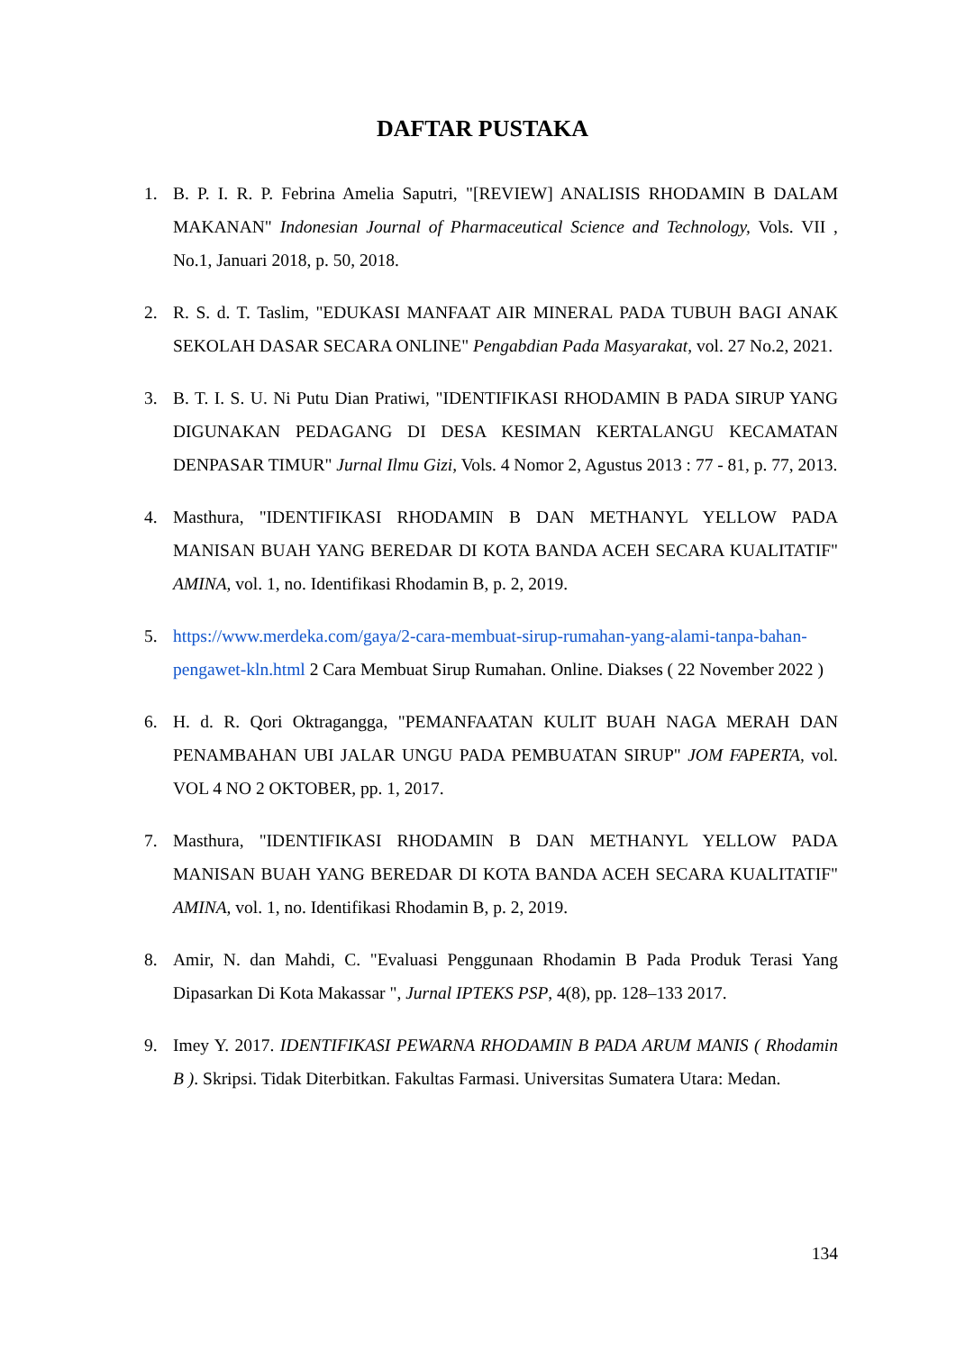DAFTAR PUSTAKA
1. B. P. I. R. P. Febrina Amelia Saputri, "[REVIEW] ANALISIS RHODAMIN B DALAM MAKANAN" Indonesian Journal of Pharmaceutical Science and Technology, Vols. VII , No.1, Januari 2018, p. 50, 2018.
2. R. S. d. T. Taslim, "EDUKASI MANFAAT AIR MINERAL PADA TUBUH BAGI ANAK SEKOLAH DASAR SECARA ONLINE" Pengabdian Pada Masyarakat, vol. 27 No.2, 2021.
3. B. T. I. S. U. Ni Putu Dian Pratiwi, "IDENTIFIKASI RHODAMIN B PADA SIRUP YANG DIGUNAKAN PEDAGANG DI DESA KESIMAN KERTALANGU KECAMATAN DENPASAR TIMUR" Jurnal Ilmu Gizi, Vols. 4 Nomor 2, Agustus 2013 : 77 - 81, p. 77, 2013.
4. Masthura, "IDENTIFIKASI RHODAMIN B DAN METHANYL YELLOW PADA MANISAN BUAH YANG BEREDAR DI KOTA BANDA ACEH SECARA KUALITATIF" AMINA, vol. 1, no. Identifikasi Rhodamin B, p. 2, 2019.
5. https://www.merdeka.com/gaya/2-cara-membuat-sirup-rumahan-yang-alami-tanpa-bahan-pengawet-kln.html 2 Cara Membuat Sirup Rumahan. Online. Diakses ( 22 November 2022 )
6. H. d. R. Qori Oktragangga, "PEMANFAATAN KULIT BUAH NAGA MERAH DAN PENAMBAHAN UBI JALAR UNGU PADA PEMBUATAN SIRUP" JOM FAPERTA, vol. VOL 4 NO 2 OKTOBER, pp. 1, 2017.
7. Masthura, "IDENTIFIKASI RHODAMIN B DAN METHANYL YELLOW PADA MANISAN BUAH YANG BEREDAR DI KOTA BANDA ACEH SECARA KUALITATIF" AMINA, vol. 1, no. Identifikasi Rhodamin B, p. 2, 2019.
8. Amir, N. dan Mahdi, C. "Evaluasi Penggunaan Rhodamin B Pada Produk Terasi Yang Dipasarkan Di Kota Makassar ", Jurnal IPTEKS PSP, 4(8), pp. 128–133 2017.
9. Imey Y. 2017. IDENTIFIKASI PEWARNA RHODAMIN B PADA ARUM MANIS ( Rhodamin B ). Skripsi. Tidak Diterbitkan. Fakultas Farmasi. Universitas Sumatera Utara: Medan.
134